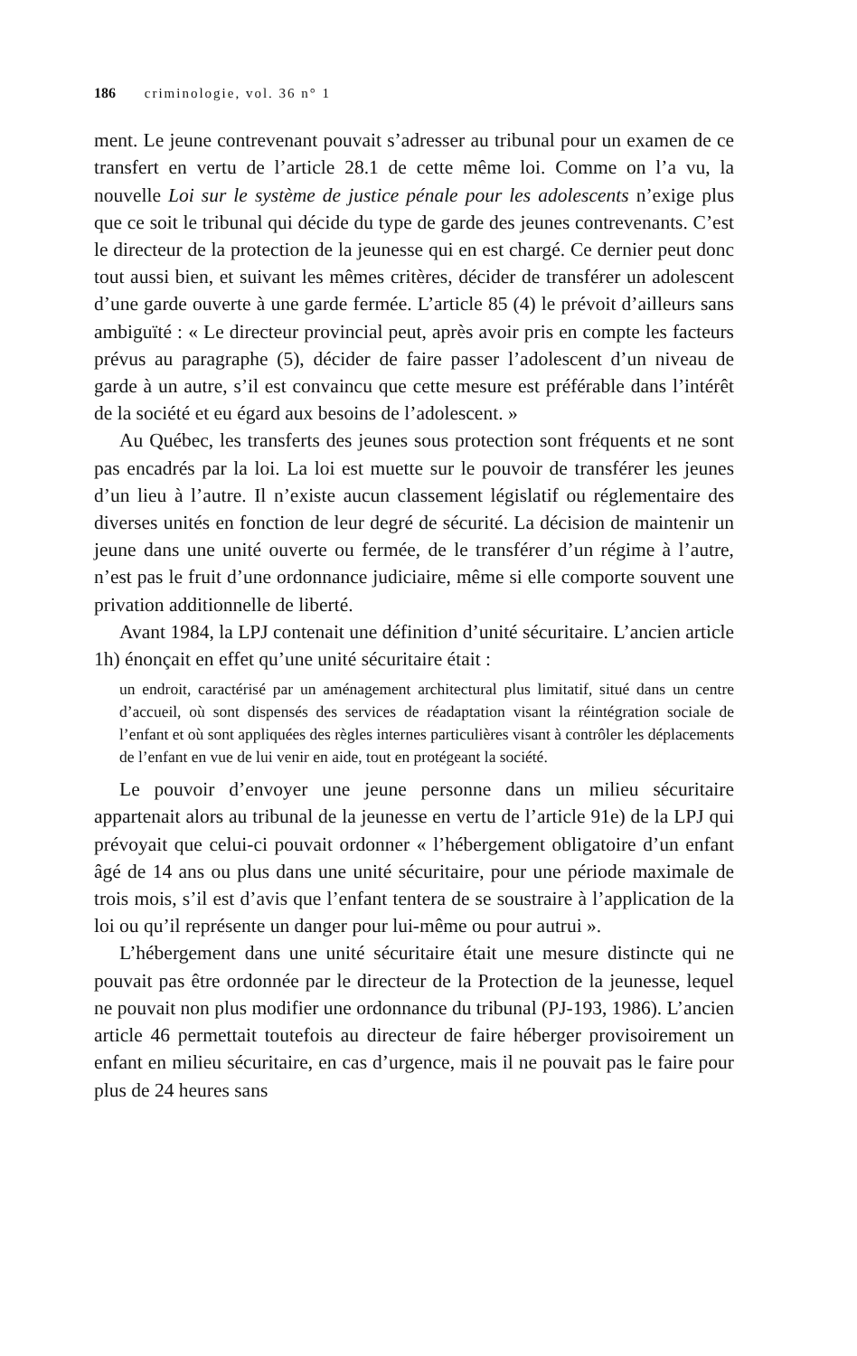186 criminologie, vol. 36 n° 1
ment. Le jeune contrevenant pouvait s’adresser au tribunal pour un examen de ce transfert en vertu de l’article 28.1 de cette même loi. Comme on l’a vu, la nouvelle Loi sur le système de justice pénale pour les adolescents n’exige plus que ce soit le tribunal qui décide du type de garde des jeunes contrevenants. C’est le directeur de la protection de la jeunesse qui en est chargé. Ce dernier peut donc tout aussi bien, et suivant les mêmes critères, décider de transférer un adolescent d’une garde ouverte à une garde fermée. L’article 85 (4) le prévoit d’ailleurs sans ambiguïté : « Le directeur provincial peut, après avoir pris en compte les facteurs prévus au paragraphe (5), décider de faire passer l’adolescent d’un niveau de garde à un autre, s’il est convaincu que cette mesure est préférable dans l’intérêt de la société et eu égard aux besoins de l’adolescent. »
Au Québec, les transferts des jeunes sous protection sont fréquents et ne sont pas encadrés par la loi. La loi est muette sur le pouvoir de transférer les jeunes d’un lieu à l’autre. Il n’existe aucun classement législatif ou réglementaire des diverses unités en fonction de leur degré de sécurité. La décision de maintenir un jeune dans une unité ouverte ou fermée, de le transférer d’un régime à l’autre, n’est pas le fruit d’une ordonnance judiciaire, même si elle comporte souvent une privation additionnelle de liberté.
Avant 1984, la LPJ contenait une définition d’unité sécuritaire. L’ancien article 1h) énonçait en effet qu’une unité sécuritaire était :
un endroit, caractérisé par un aménagement architectural plus limitatif, situé dans un centre d’accueil, où sont dispensés des services de réadaptation visant la réintégration sociale de l’enfant et où sont appliquées des règles internes particulières visant à contrôler les déplacements de l’enfant en vue de lui venir en aide, tout en protégeant la société.
Le pouvoir d’envoyer une jeune personne dans un milieu sécuritaire appartenait alors au tribunal de la jeunesse en vertu de l’article 91e) de la LPJ qui prévoyait que celui-ci pouvait ordonner « l’hébergement obligatoire d’un enfant âgé de 14 ans ou plus dans une unité sécuritaire, pour une période maximale de trois mois, s’il est d’avis que l’enfant tentera de se soustraire à l’application de la loi ou qu’il représente un danger pour lui-même ou pour autrui ».
L’hébergement dans une unité sécuritaire était une mesure distincte qui ne pouvait pas être ordonnée par le directeur de la Protection de la jeunesse, lequel ne pouvait non plus modifier une ordonnance du tribunal (PJ-193, 1986). L’ancien article 46 permettait toutefois au directeur de faire héberger provisoirement un enfant en milieu sécuritaire, en cas d’urgence, mais il ne pouvait pas le faire pour plus de 24 heures sans